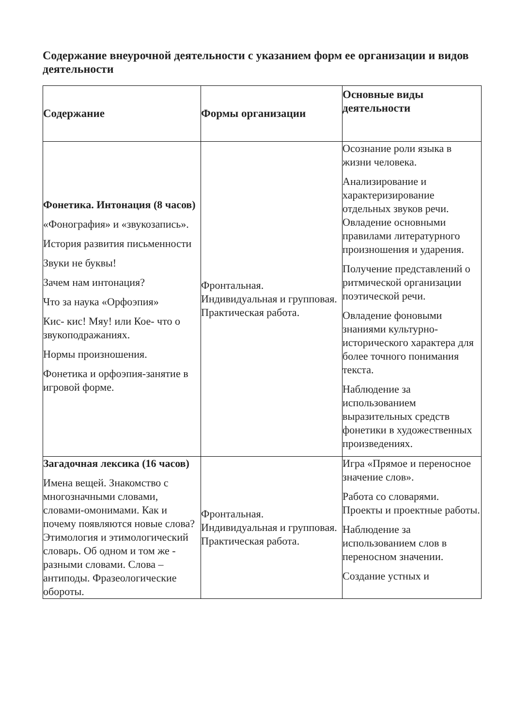Содержание внеурочной деятельности с указанием форм ее организации и видов деятельности
| Содержание | Формы организации | Основные виды деятельности |
| --- | --- | --- |
| Фонетика. Интонация (8 часов) «Фонография» и «звукозапись». История развития письменности Звуки не буквы! Зачем нам интонация? Что за наука «Орфоэпия» Кис- кис! Мяу! или Кое- что о звукоподражаниях. Нормы произношения. Фонетика и орфоэпия-занятие в игровой форме. | Фронтальная. Индивидуальная и групповая. Практическая работа. | Осознание роли языка в жизни человека. Анализирование и характеризирование отдельных звуков речи. Овладение основными правилами литературного произношения и ударения. Получение представлений о ритмической организации поэтической речи. Овладение фоновыми знаниями культурно-исторического характера для более точного понимания текста. Наблюдение за использованием выразительных средств фонетики в художественных произведениях. |
| Загадочная лексика (16 часов) Имена вещей. Знакомство с многозначными словами, словами-омонимами. Как и почему появляются новые слова? Этимология и этимологический словарь. Об одном и том же - разными словами. Слова – антиподы. Фразеологические обороты. | Фронтальная. Индивидуальная и групповая. Практическая работа. | Игра «Прямое и переносное значение слов». Работа со словарями. Проекты и проектные работы. Наблюдение за использованием слов в переносном значении. Создание устных и |